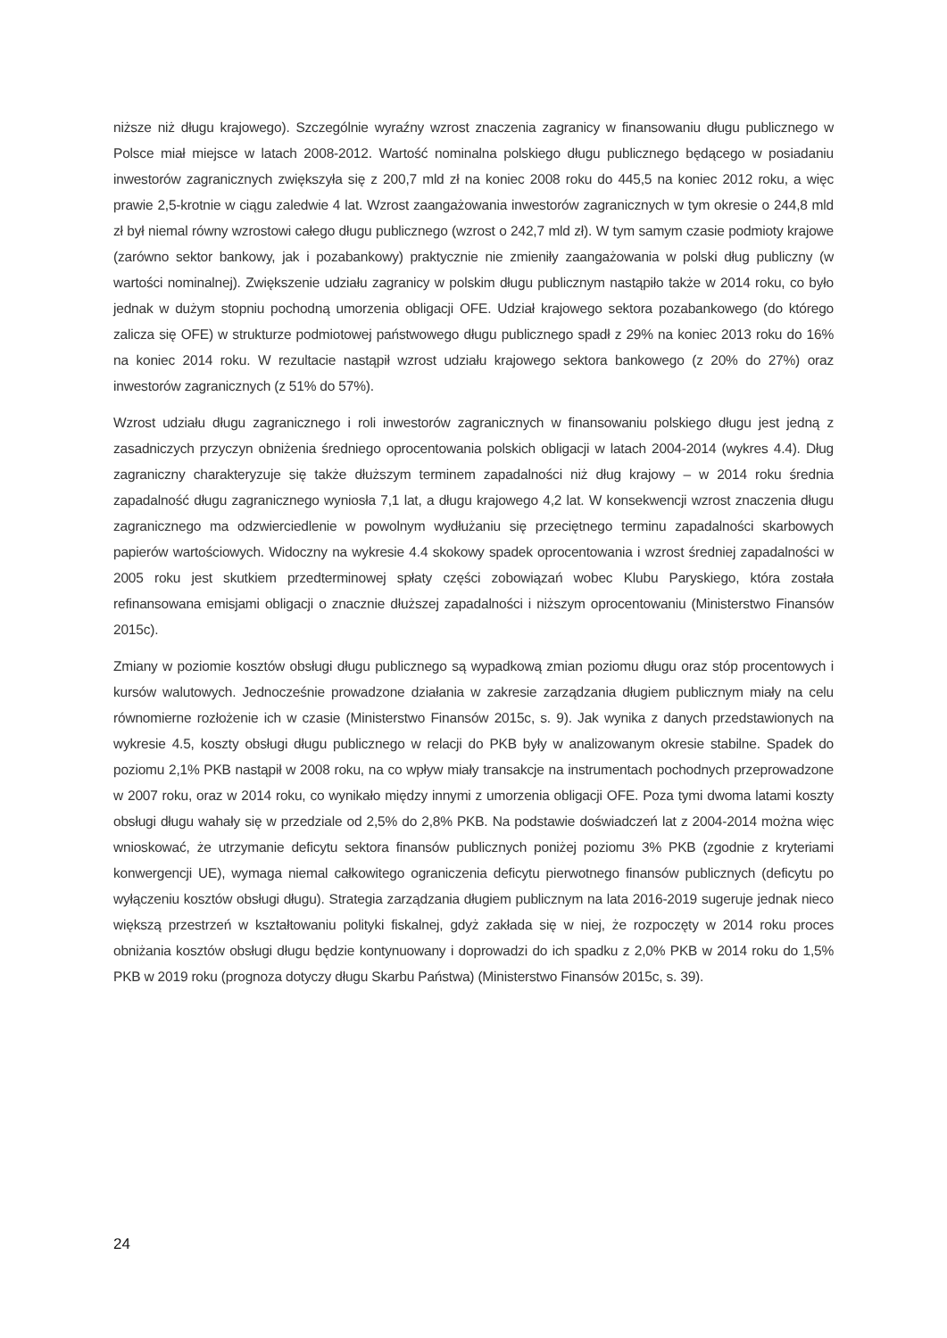niższe niż długu krajowego). Szczególnie wyraźny wzrost znaczenia zagranicy w finansowaniu długu publicznego w Polsce miał miejsce w latach 2008-2012. Wartość nominalna polskiego długu publicznego będącego w posiadaniu inwestorów zagranicznych zwiększyła się z 200,7 mld zł na koniec 2008 roku do 445,5 na koniec 2012 roku, a więc prawie 2,5-krotnie w ciągu zaledwie 4 lat. Wzrost zaangażowania inwestorów zagranicznych w tym okresie o 244,8 mld zł był niemal równy wzrostowi całego długu publicznego (wzrost o 242,7 mld zł). W tym samym czasie podmioty krajowe (zarówno sektor bankowy, jak i pozabankowy) praktycznie nie zmieniły zaangażowania w polski dług publiczny (w wartości nominalnej). Zwiększenie udziału zagranicy w polskim długu publicznym nastąpiło także w 2014 roku, co było jednak w dużym stopniu pochodną umorzenia obligacji OFE. Udział krajowego sektora pozabankowego (do którego zalicza się OFE) w strukturze podmiotowej państwowego długu publicznego spadł z 29% na koniec 2013 roku do 16% na koniec 2014 roku. W rezultacie nastąpił wzrost udziału krajowego sektora bankowego (z 20% do 27%) oraz inwestorów zagranicznych (z 51% do 57%).
Wzrost udziału długu zagranicznego i roli inwestorów zagranicznych w finansowaniu polskiego długu jest jedną z zasadniczych przyczyn obniżenia średniego oprocentowania polskich obligacji w latach 2004-2014 (wykres 4.4). Dług zagraniczny charakteryzuje się także dłuższym terminem zapadalności niż dług krajowy – w 2014 roku średnia zapadalność długu zagranicznego wyniosła 7,1 lat, a długu krajowego 4,2 lat. W konsekwencji wzrost znaczenia długu zagranicznego ma odzwierciedlenie w powolnym wydłużaniu się przeciętnego terminu zapadalności skarbowych papierów wartościowych. Widoczny na wykresie 4.4 skokowy spadek oprocentowania i wzrost średniej zapadalności w 2005 roku jest skutkiem przedterminowej spłaty części zobowiązań wobec Klubu Paryskiego, która została refinansowana emisjami obligacji o znacznie dłuższej zapadalności i niższym oprocentowaniu (Ministerstwo Finansów 2015c).
Zmiany w poziomie kosztów obsługi długu publicznego są wypadkową zmian poziomu długu oraz stóp procentowych i kursów walutowych. Jednocześnie prowadzone działania w zakresie zarządzania długiem publicznym miały na celu równomierne rozłożenie ich w czasie (Ministerstwo Finansów 2015c, s. 9). Jak wynika z danych przedstawionych na wykresie 4.5, koszty obsługi długu publicznego w relacji do PKB były w analizowanym okresie stabilne. Spadek do poziomu 2,1% PKB nastąpił w 2008 roku, na co wpływ miały transakcje na instrumentach pochodnych przeprowadzone w 2007 roku, oraz w 2014 roku, co wynikało między innymi z umorzenia obligacji OFE. Poza tymi dwoma latami koszty obsługi długu wahały się w przedziale od 2,5% do 2,8% PKB. Na podstawie doświadczeń lat z 2004-2014 można więc wnioskować, że utrzymanie deficytu sektora finansów publicznych poniżej poziomu 3% PKB (zgodnie z kryteriami konwergencji UE), wymaga niemal całkowitego ograniczenia deficytu pierwotnego finansów publicznych (deficytu po wyłączeniu kosztów obsługi długu). Strategia zarządzania długiem publicznym na lata 2016-2019 sugeruje jednak nieco większą przestrzeń w kształtowaniu polityki fiskalnej, gdyż zakłada się w niej, że rozpoczęty w 2014 roku proces obniżania kosztów obsługi długu będzie kontynuowany i doprowadzi do ich spadku z 2,0% PKB w 2014 roku do 1,5% PKB w 2019 roku (prognoza dotyczy długu Skarbu Państwa) (Ministerstwo Finansów 2015c, s. 39).
24